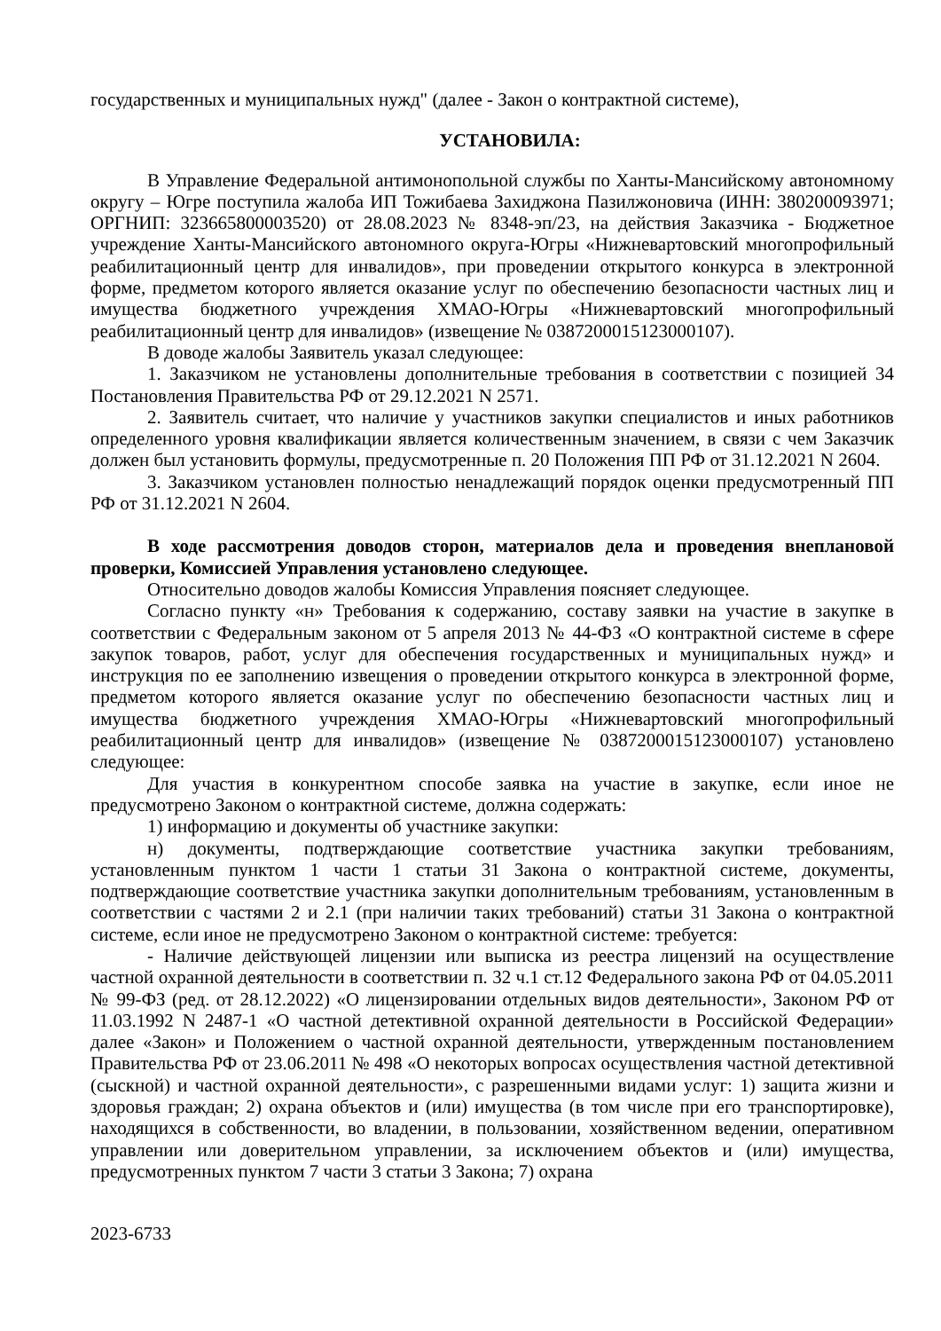государственных и муниципальных нужд" (далее - Закон о контрактной системе),
УСТАНОВИЛА:
В Управление Федеральной антимонопольной службы по Ханты-Мансийскому автономному округу – Югре поступила жалоба ИП Тожибаева Захиджона Пазилжоновича (ИНН: 380200093971; ОРГНИП: 323665800003520) от 28.08.2023 № 8348-эп/23, на действия Заказчика - Бюджетное учреждение Ханты-Мансийского автономного округа-Югры «Нижневартовский многопрофильный реабилитационный центр для инвалидов», при проведении открытого конкурса в электронной форме, предметом которого является оказание услуг по обеспечению безопасности частных лиц и имущества бюджетного учреждения ХМАО-Югры «Нижневартовский многопрофильный реабилитационный центр для инвалидов» (извещение № 0387200015123000107).
В доводе жалобы Заявитель указал следующее:
1. Заказчиком не установлены дополнительные требования в соответствии с позицией 34 Постановления Правительства РФ от 29.12.2021 N 2571.
2. Заявитель считает, что наличие у участников закупки специалистов и иных работников определенного уровня квалификации является количественным значением, в связи с чем Заказчик должен был установить формулы, предусмотренные п. 20 Положения ПП РФ от 31.12.2021 N 2604.
3. Заказчиком установлен полностью ненадлежащий порядок оценки предусмотренный ПП РФ от 31.12.2021 N 2604.
В ходе рассмотрения доводов сторон, материалов дела и проведения внеплановой проверки, Комиссией Управления установлено следующее.
Относительно доводов жалобы Комиссия Управления поясняет следующее.
Согласно пункту «н» Требования к содержанию, составу заявки на участие в закупке в соответствии с Федеральным законом от 5 апреля 2013 № 44-ФЗ «О контрактной системе в сфере закупок товаров, работ, услуг для обеспечения государственных и муниципальных нужд» и инструкция по ее заполнению извещения о проведении открытого конкурса в электронной форме, предметом которого является оказание услуг по обеспечению безопасности частных лиц и имущества бюджетного учреждения ХМАО-Югры «Нижневартовский многопрофильный реабилитационный центр для инвалидов» (извещение № 0387200015123000107) установлено следующее:
Для участия в конкурентном способе заявка на участие в закупке, если иное не предусмотрено Законом о контрактной системе, должна содержать:
1) информацию и документы об участнике закупки:
н) документы, подтверждающие соответствие участника закупки требованиям, установленным пунктом 1 части 1 статьи 31 Закона о контрактной системе, документы, подтверждающие соответствие участника закупки дополнительным требованиям, установленным в соответствии с частями 2 и 2.1 (при наличии таких требований) статьи 31 Закона о контрактной системе, если иное не предусмотрено Законом о контрактной системе: требуется:
- Наличие действующей лицензии или выписка из реестра лицензий на осуществление частной охранной деятельности в соответствии п. 32 ч.1 ст.12 Федерального закона РФ от 04.05.2011 № 99-ФЗ (ред. от 28.12.2022) «О лицензировании отдельных видов деятельности», Законом РФ от 11.03.1992 N 2487-1 «О частной детективной охранной деятельности в Российской Федерации» далее «Закон» и Положением о частной охранной деятельности, утвержденным постановлением Правительства РФ от 23.06.2011 № 498 «О некоторых вопросах осуществления частной детективной (сыскной) и частной охранной деятельности», с разрешенными видами услуг: 1) защита жизни и здоровья граждан; 2) охрана объектов и (или) имущества (в том числе при его транспортировке), находящихся в собственности, во владении, в пользовании, хозяйственном ведении, оперативном управлении или доверительном управлении, за исключением объектов и (или) имущества, предусмотренных пунктом 7 части 3 статьи 3 Закона; 7) охрана
2023-6733